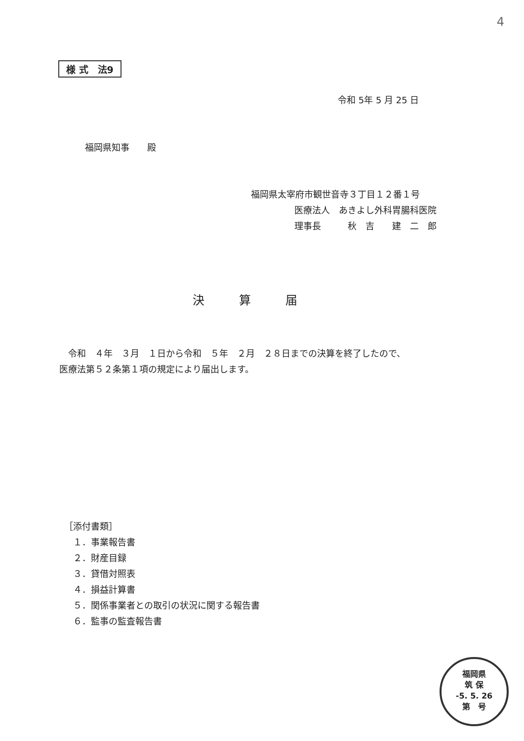4
様 式　法9
令和 5年 5 月 25 日
福岡県知事　　殿
福岡県太宰府市観世音寺３丁目１２番１号
医療法人　あきよし外科胃腸科医院
理事長　　　秋　吉　　建　二　郎
決算届
　令和　４年　３月　１日から令和　５年　２月　２８日までの決算を終了したので、
医療法第５２条第１項の規定により届出します。
［添付書類］
　１．事業報告書
　２．財産目録
　３．貸借対照表
　４．損益計算書
　５．関係事業者との取引の状況に関する報告書
　６．監事の監査報告書
福岡県
筑 保
-5. 5. 26
第　号